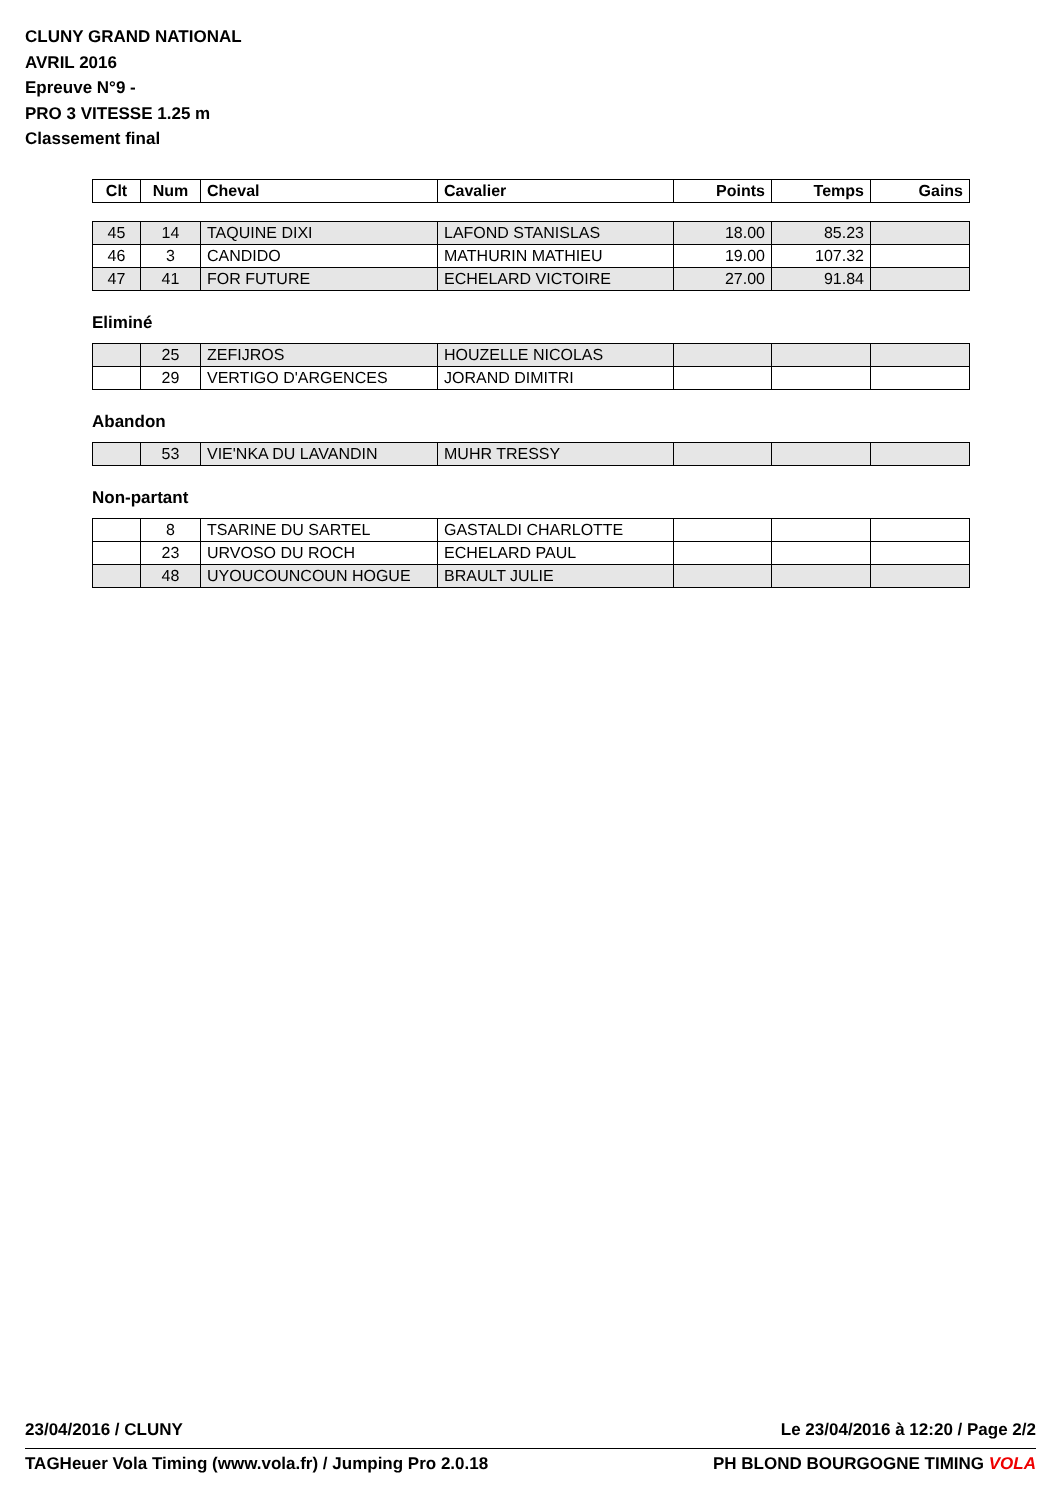CLUNY GRAND NATIONAL
AVRIL 2016
Epreuve N°9 -
PRO 3 VITESSE 1.25 m
Classement final
| Clt | Num | Cheval | Cavalier | Points | Temps | Gains |
| --- | --- | --- | --- | --- | --- | --- |
| 45 | 14 | TAQUINE DIXI | LAFOND STANISLAS | 18.00 | 85.23 | |
| 46 | 3 | CANDIDO | MATHURIN MATHIEU | 19.00 | 107.32 | |
| 47 | 41 | FOR FUTURE | ECHELARD VICTOIRE | 27.00 | 91.84 | |
Eliminé
| | 25 | ZEFIJROS | HOUZELLE NICOLAS | | | |
| | 29 | VERTIGO D'ARGENCES | JORAND DIMITRI | | | |
Abandon
| | 53 | VIE'NKA DU LAVANDIN | MUHR TRESSY | | | |
Non-partant
| | 8 | TSARINE DU SARTEL | GASTALDI CHARLOTTE | | | |
| | 23 | URVOSO DU ROCH | ECHELARD PAUL | | | |
| | 48 | UYOUCOUNCOUN HOGUE | BRAULT JULIE | | | |
23/04/2016 / CLUNY Le 23/04/2016 à 12:20 / Page 2/2
TAGHeuer Vola Timing (www.vola.fr) / Jumping Pro 2.0.18 PH BLOND BOURGOGNE TIMING VOLA